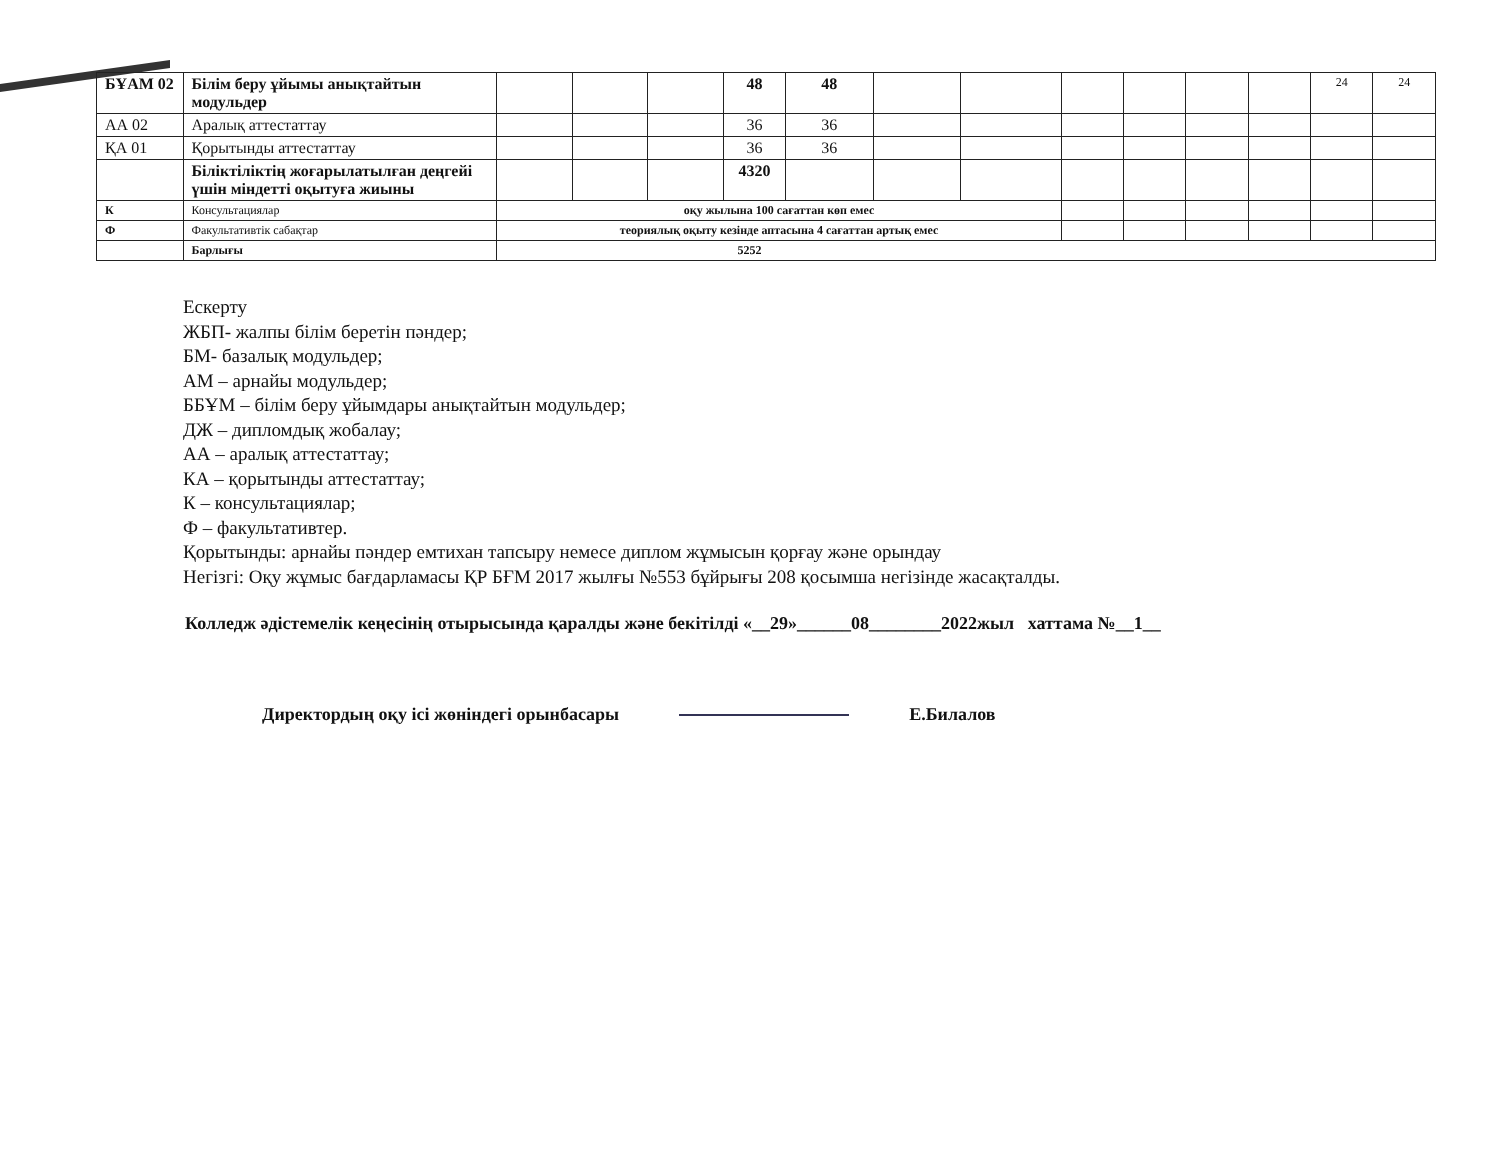| БҰАМ 02 | Білім беру ұйымы анықтайтын модульдер | | | | 48 | 48 | | | | | | | 24 | 24 |
| АА 02 | Аралық аттестаттау | | | | 36 | 36 | | | | | | | | |
| ҚА 01 | Қорытынды аттестаттау | | | | 36 | 36 | | | | | | | | |
| | Біліктіліктің жоғарылатылған деңгейі үшін міндетті оқытуға жиыны | | | | 4320 | | | | | | | | | |
| К | Консультациялар | оқу жылына 100 сағаттан көп емес | | | | | | | | | | | | |
| Ф | Факультативтік сабақтар | теориялық оқыту кезінде аптасына 4 сағаттан артық емес | | | | | | | | | | | | |
| | Барлығы | 5252 | | | | | | | | | | | | |
Ескерту
ЖБП- жалпы білім беретін пәндер;
БМ- базалық модульдер;
АМ – арнайы модульдер;
ББҰМ – білім беру ұйымдары анықтайтын модульдер;
ДЖ – дипломдық жобалау;
АА – аралық аттестаттау;
КА – қорытынды аттестаттау;
К – консультациялар;
Ф – факультативтер.
Қорытынды: арнайы пәндер емтихан тапсыру немесе диплом жұмысын қорғау және орындау
Негізгі: Оқу жұмыс бағдарламасы ҚР БҒМ 2017 жылғы №553 бұйрығы 208 қосымша негізінде жасақталды.
Колледж әдістемелік кеңесінің отырысында қаралды және бекітілді «__29»______08________2022жыл хаттама №__1__
Директордың оқу ісі жөніндегі орынбасары Е.Билалов